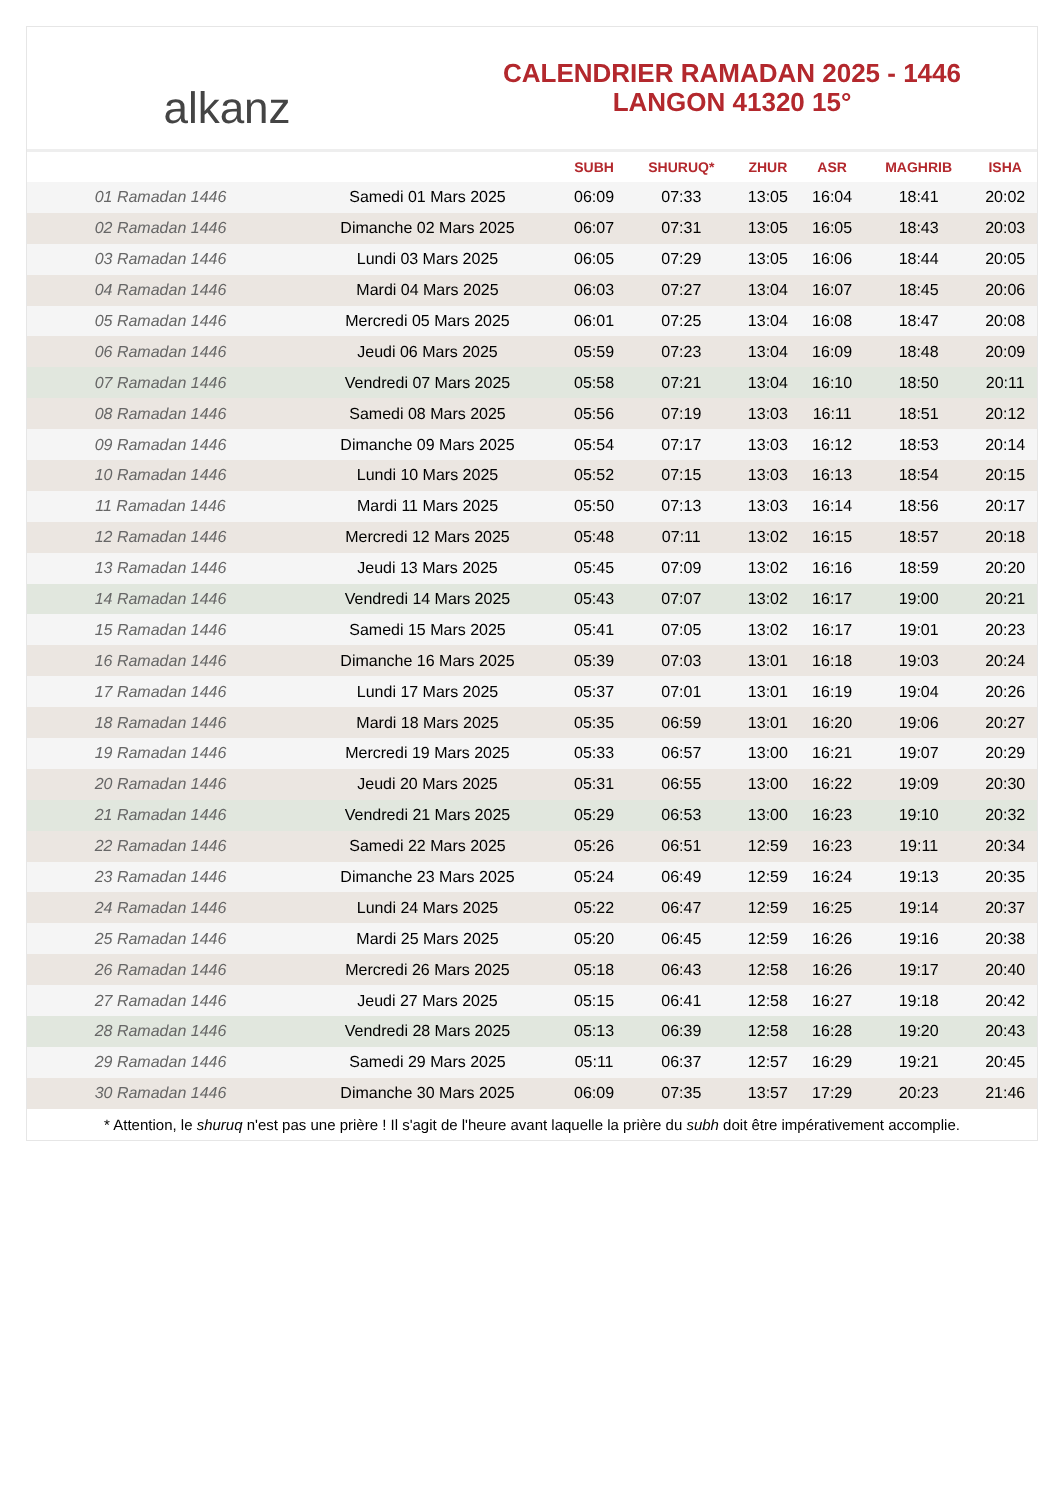alkanz
CALENDRIER RAMADAN 2025 - 1446
LANGON 41320 15°
| | | SUBH | SHURUQ* | ZHUR | ASR | MAGHRIB | ISHA |
| --- | --- | --- | --- | --- | --- | --- | --- |
| 01 Ramadan 1446 | Samedi 01 Mars 2025 | 06:09 | 07:33 | 13:05 | 16:04 | 18:41 | 20:02 |
| 02 Ramadan 1446 | Dimanche 02 Mars 2025 | 06:07 | 07:31 | 13:05 | 16:05 | 18:43 | 20:03 |
| 03 Ramadan 1446 | Lundi 03 Mars 2025 | 06:05 | 07:29 | 13:05 | 16:06 | 18:44 | 20:05 |
| 04 Ramadan 1446 | Mardi 04 Mars 2025 | 06:03 | 07:27 | 13:04 | 16:07 | 18:45 | 20:06 |
| 05 Ramadan 1446 | Mercredi 05 Mars 2025 | 06:01 | 07:25 | 13:04 | 16:08 | 18:47 | 20:08 |
| 06 Ramadan 1446 | Jeudi 06 Mars 2025 | 05:59 | 07:23 | 13:04 | 16:09 | 18:48 | 20:09 |
| 07 Ramadan 1446 | Vendredi 07 Mars 2025 | 05:58 | 07:21 | 13:04 | 16:10 | 18:50 | 20:11 |
| 08 Ramadan 1446 | Samedi 08 Mars 2025 | 05:56 | 07:19 | 13:03 | 16:11 | 18:51 | 20:12 |
| 09 Ramadan 1446 | Dimanche 09 Mars 2025 | 05:54 | 07:17 | 13:03 | 16:12 | 18:53 | 20:14 |
| 10 Ramadan 1446 | Lundi 10 Mars 2025 | 05:52 | 07:15 | 13:03 | 16:13 | 18:54 | 20:15 |
| 11 Ramadan 1446 | Mardi 11 Mars 2025 | 05:50 | 07:13 | 13:03 | 16:14 | 18:56 | 20:17 |
| 12 Ramadan 1446 | Mercredi 12 Mars 2025 | 05:48 | 07:11 | 13:02 | 16:15 | 18:57 | 20:18 |
| 13 Ramadan 1446 | Jeudi 13 Mars 2025 | 05:45 | 07:09 | 13:02 | 16:16 | 18:59 | 20:20 |
| 14 Ramadan 1446 | Vendredi 14 Mars 2025 | 05:43 | 07:07 | 13:02 | 16:17 | 19:00 | 20:21 |
| 15 Ramadan 1446 | Samedi 15 Mars 2025 | 05:41 | 07:05 | 13:02 | 16:17 | 19:01 | 20:23 |
| 16 Ramadan 1446 | Dimanche 16 Mars 2025 | 05:39 | 07:03 | 13:01 | 16:18 | 19:03 | 20:24 |
| 17 Ramadan 1446 | Lundi 17 Mars 2025 | 05:37 | 07:01 | 13:01 | 16:19 | 19:04 | 20:26 |
| 18 Ramadan 1446 | Mardi 18 Mars 2025 | 05:35 | 06:59 | 13:01 | 16:20 | 19:06 | 20:27 |
| 19 Ramadan 1446 | Mercredi 19 Mars 2025 | 05:33 | 06:57 | 13:00 | 16:21 | 19:07 | 20:29 |
| 20 Ramadan 1446 | Jeudi 20 Mars 2025 | 05:31 | 06:55 | 13:00 | 16:22 | 19:09 | 20:30 |
| 21 Ramadan 1446 | Vendredi 21 Mars 2025 | 05:29 | 06:53 | 13:00 | 16:23 | 19:10 | 20:32 |
| 22 Ramadan 1446 | Samedi 22 Mars 2025 | 05:26 | 06:51 | 12:59 | 16:23 | 19:11 | 20:34 |
| 23 Ramadan 1446 | Dimanche 23 Mars 2025 | 05:24 | 06:49 | 12:59 | 16:24 | 19:13 | 20:35 |
| 24 Ramadan 1446 | Lundi 24 Mars 2025 | 05:22 | 06:47 | 12:59 | 16:25 | 19:14 | 20:37 |
| 25 Ramadan 1446 | Mardi 25 Mars 2025 | 05:20 | 06:45 | 12:59 | 16:26 | 19:16 | 20:38 |
| 26 Ramadan 1446 | Mercredi 26 Mars 2025 | 05:18 | 06:43 | 12:58 | 16:26 | 19:17 | 20:40 |
| 27 Ramadan 1446 | Jeudi 27 Mars 2025 | 05:15 | 06:41 | 12:58 | 16:27 | 19:18 | 20:42 |
| 28 Ramadan 1446 | Vendredi 28 Mars 2025 | 05:13 | 06:39 | 12:58 | 16:28 | 19:20 | 20:43 |
| 29 Ramadan 1446 | Samedi 29 Mars 2025 | 05:11 | 06:37 | 12:57 | 16:29 | 19:21 | 20:45 |
| 30 Ramadan 1446 | Dimanche 30 Mars 2025 | 06:09 | 07:35 | 13:57 | 17:29 | 20:23 | 21:46 |
* Attention, le shuruq n'est pas une prière ! Il s'agit de l'heure avant laquelle la prière du subh doit être impérativement accomplie.